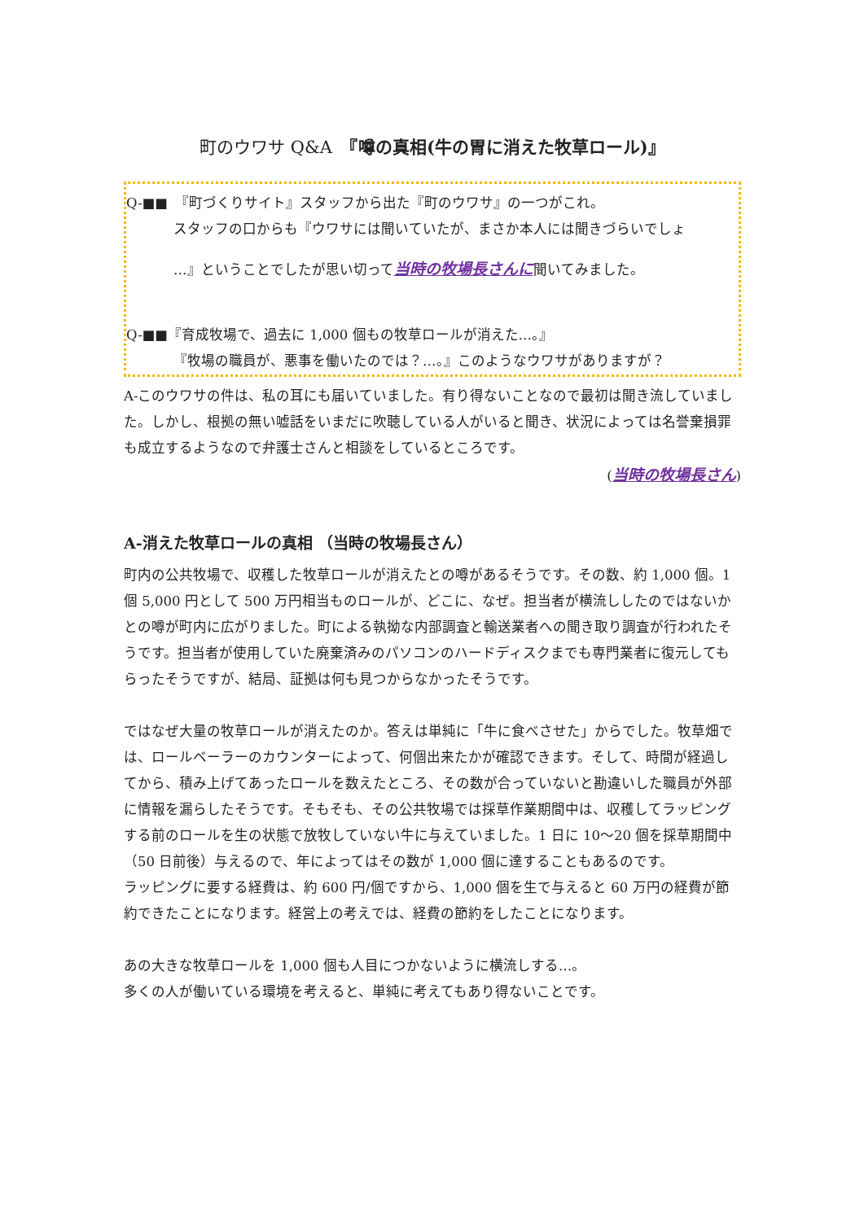町のウワサ Q&A　『噂の真相(牛の胃に消えた牧草ロール)』
Q-■■　『町づくりサイト』スタッフから出た『町のウワサ』の一つがこれ。
スタッフの口からも『ウワサには聞いていたが、まさか本人には聞きづらいでしょ
…』ということでしたが思い切って当時の牧場長さんに聞いてみました。
Q-■■『育成牧場で、過去に 1,000 個もの牧草ロールが消えた…。』
『牧場の職員が、悪事を働いたのでは？…。』このようなウワサがありますが？
A-このウワサの件は、私の耳にも届いていました。有り得ないことなので最初は聞き流していました。しかし、根拠の無い嘘話をいまだに吹聴している人がいると聞き、状況によっては名誉棄損罪も成立するようなので弁護士さんと相談をしているところです。
(当時の牧場長さん)
A-消えた牧草ロールの真相 （当時の牧場長さん）
町内の公共牧場で、収穫した牧草ロールが消えたとの噂があるそうです。その数、約 1,000 個。1 個 5,000 円として 500 万円相当ものロールが、どこに、なぜ。担当者が横流ししたのではないかとの噂が町内に広がりました。町による執拗な内部調査と輸送業者への聞き取り調査が行われたそうです。担当者が使用していた廃棄済みのパソコンのハードディスクまでも専門業者に復元してもらったそうですが、結局、証拠は何も見つからなかったそうです。
ではなぜ大量の牧草ロールが消えたのか。答えは単純に「牛に食べさせた」からでした。牧草畑では、ロールベーラーのカウンターによって、何個出来たかが確認できます。そして、時間が経過してから、積み上げてあったロールを数えたところ、その数が合っていないと勘違いした職員が外部に情報を漏らしたそうです。そもそも、その公共牧場では採草作業期間中は、収穫してラッピングする前のロールを生の状態で放牧していない牛に与えていました。1 日に 10～20 個を採草期間中（50 日前後）与えるので、年によってはその数が 1,000 個に達することもあるのです。
ラッピングに要する経費は、約 600 円/個ですから、1,000 個を生で与えると 60 万円の経費が節約できたことになります。経営上の考えでは、経費の節約をしたことになります。
あの大きな牧草ロールを 1,000 個も人目につかないように横流しする…。
多くの人が働いている環境を考えると、単純に考えてもあり得ないことです。